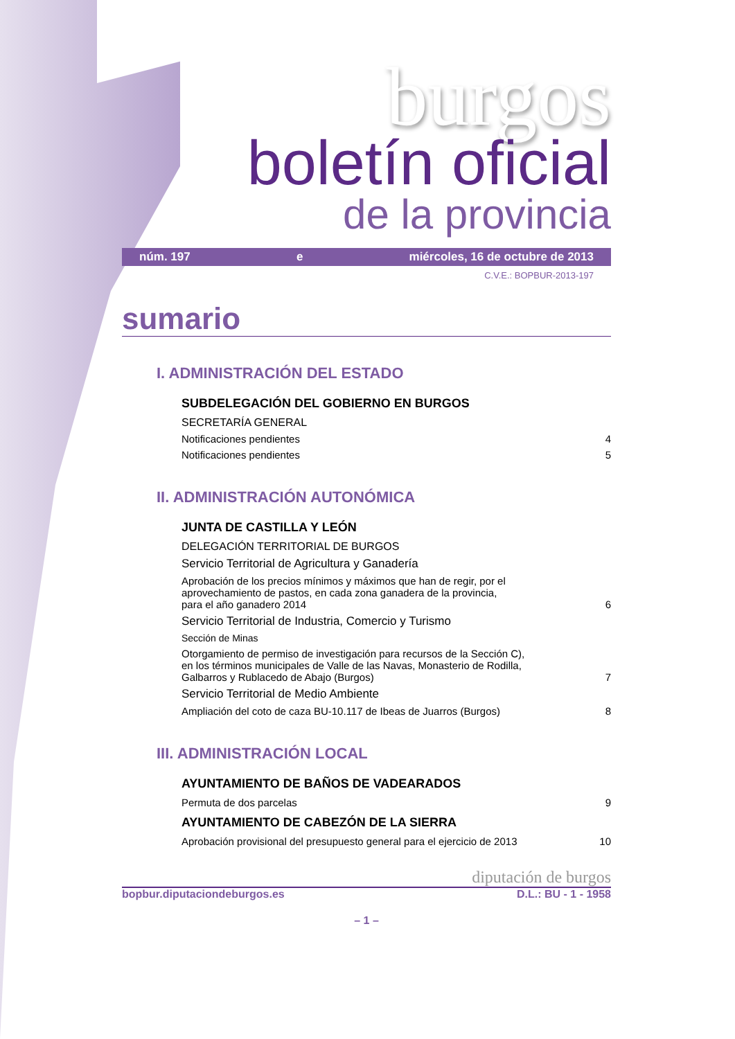burgos
boletín oficial
de la provincia
núm. 197 e miércoles, 16 de octubre de 2013
C.V.E.: BOPBUR-2013-197
sumario
I. ADMINISTRACIÓN DEL ESTADO
SUBDELEGACIÓN DEL GOBIERNO EN BURGOS
SECRETARÍA GENERAL
Notificaciones pendientes 4
Notificaciones pendientes 5
II. ADMINISTRACIÓN AUTONÓMICA
JUNTA DE CASTILLA Y LEÓN
DELEGACIÓN TERRITORIAL DE BURGOS
Servicio Territorial de Agricultura y Ganadería
Aprobación de los precios mínimos y máximos que han de regir, por el
aprovechamiento de pastos, en cada zona ganadera de la provincia,
para el año ganadero 2014 6
Servicio Territorial de Industria, Comercio y Turismo
Sección de Minas
Otorgamiento de permiso de investigación para recursos de la Sección C),
en los términos municipales de Valle de las Navas, Monasterio de Rodilla,
Galbarros y Rublacedo de Abajo (Burgos) 7
Servicio Territorial de Medio Ambiente
Ampliación del coto de caza BU-10.117 de Ibeas de Juarros (Burgos) 8
III. ADMINISTRACIÓN LOCAL
AYUNTAMIENTO DE BAÑOS DE VADEARADOS
Permuta de dos parcelas 9
AYUNTAMIENTO DE CABEZÓN DE LA SIERRA
Aprobación provisional del presupuesto general para el ejercicio de 2013 10
diputación de burgos
bopbur.diputaciondeburgos.es D.L.: BU - 1 - 1958
– 1 –